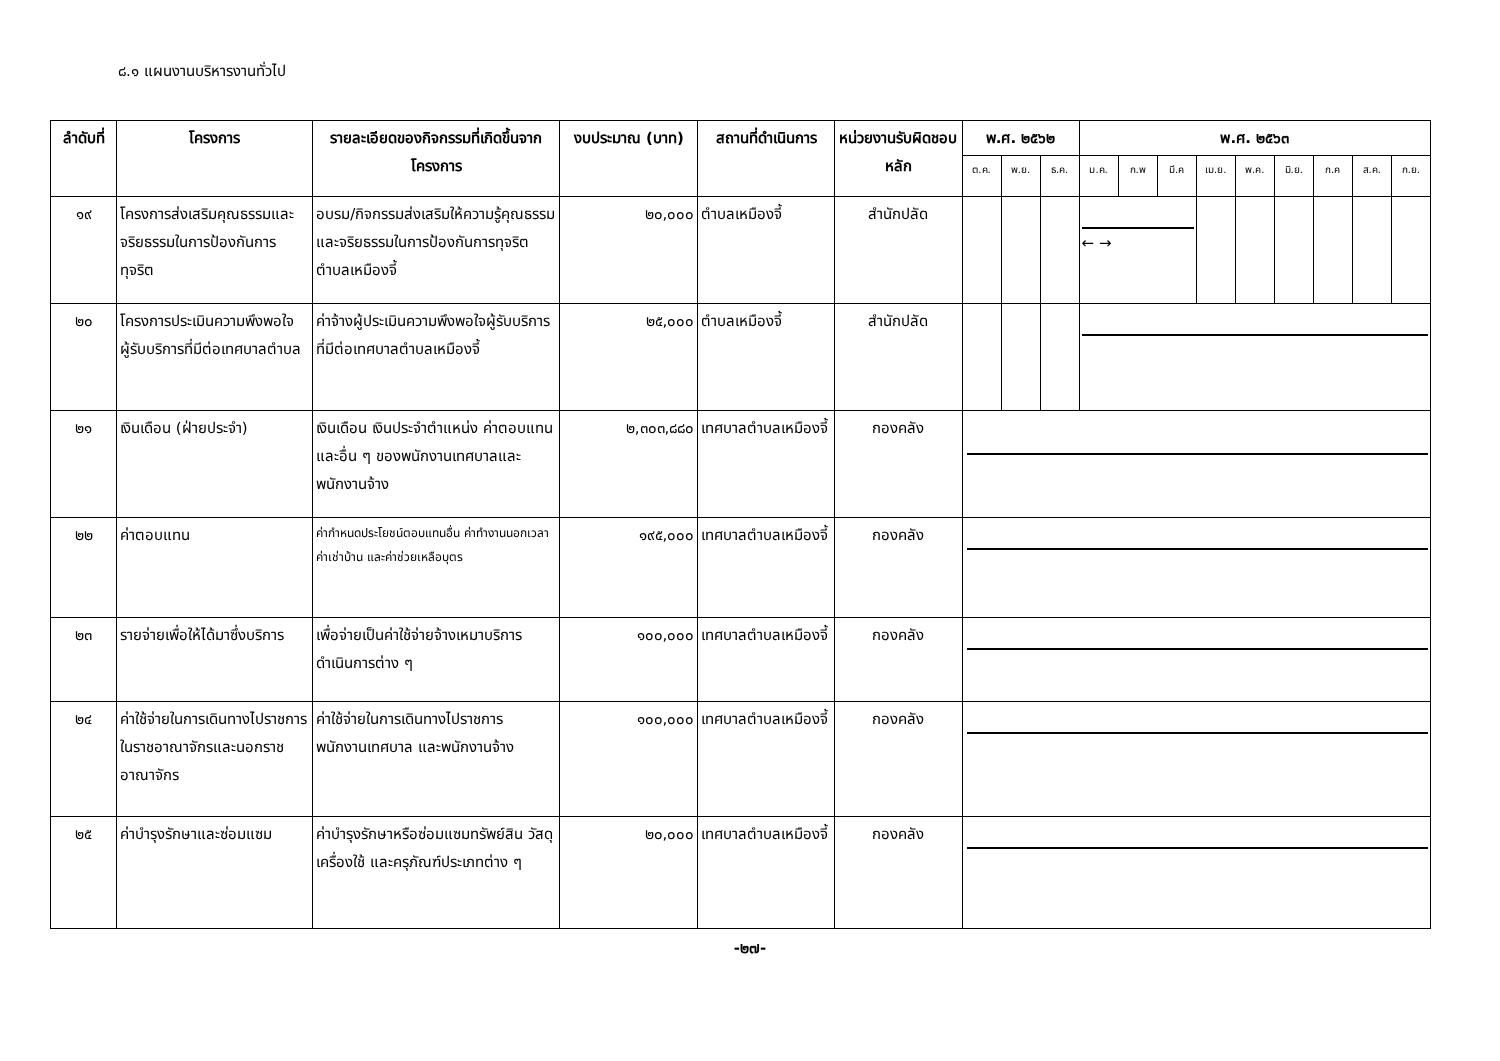๘.๑ แผนงานบริหารงานทั่วไป
| ลำดับที่ | โครงการ | รายละเอียดของกิจกรรมที่เกิดขึ้นจากโครงการ | งบประมาณ (บาท) | สถานที่ดำเนินการ | หน่วยงานรับผิดชอบหลัก | พ.ศ. ๒๕๖๒ | | | พ.ศ. ๒๕๖๓ | | | | | | | | |
| --- | --- | --- | --- | --- | --- | --- | --- | --- | --- | --- | --- | --- | --- | --- | --- | --- | --- |
| | | | | | | ต.ค. | พ.ย. | ธ.ค. | ม.ค. | ก.พ | มี.ค | เม.ย. | พ.ค. | มิ.ย. | ก.ค | ส.ค. | ก.ย. |
| ๑๙ | โครงการส่งเสริมคุณธรรมและจริยธรรมในการป้องกันการทุจริต | อบรม/กิจกรรมส่งเสริมให้ความรู้คุณธรรมและจริยธรรมในการป้องกันการทุจริตตำบลเหมืองจี้ | ๒๐,๐๐๐ | ตำบลเหมืองจี้ | สำนักปลัด | | | | ← → | | | | | | | | |
| ๒๐ | โครงการประเมินความพึงพอใจผู้รับบริการที่มีต่อเทศบาลตำบล | ค่าจ้างผู้ประเมินความพึงพอใจผู้รับบริการที่มีต่อเทศบาลตำบลเหมืองจี้ | ๒๕,๐๐๐ | ตำบลเหมืองจี้ | สำนักปลัด | | | | | | | | | | | | |
| ๒๑ | เงินเดือน (ฝ่ายประจำ) | เงินเดือน เงินประจำตำแหน่ง ค่าตอบแทน และอื่น ๆ ของพนักงานเทศบาลและพนักงานจ้าง | ๒,๓๐๓,๘๘๐ | เทศบาลตำบลเหมืองจี้ | กองคลัง | | | | | | | | | | | | |
| ๒๒ | ค่าตอบแทน | ค่ากำหนดประโยชน์ตอบแทนอื่น ค่าทำงานนอกเวลา ค่าเช่าบ้าน และค่าช่วยเหลือบุตร | ๑๙๕,๐๐๐ | เทศบาลตำบลเหมืองจี้ | กองคลัง | | | | | | | | | | | | |
| ๒๓ | รายจ่ายเพื่อให้ได้มาซึ่งบริการ | เพื่อจ่ายเป็นค่าใช้จ่ายจ้างเหมาบริการดำเนินการต่าง ๆ | ๑๐๐,๐๐๐ | เทศบาลตำบลเหมืองจี้ | กองคลัง | | | | | | | | | | | | |
| ๒๔ | ค่าใช้จ่ายในการเดินทางไปราชการในราชอาณาจักรและนอกราชอาณาจักร | ค่าใช้จ่ายในการเดินทางไปราชการ พนักงานเทศบาล และพนักงานจ้าง | ๑๐๐,๐๐๐ | เทศบาลตำบลเหมืองจี้ | กองคลัง | | | | | | | | | | | | |
| ๒๕ | ค่าบำรุงรักษาและซ่อมแซม | ค่าบำรุงรักษาหรือซ่อมแซมทรัพย์สิน วัสดุ เครื่องใช้ และครุภัณฑ์ประเภทต่าง ๆ | ๒๐,๐๐๐ | เทศบาลตำบลเหมืองจี้ | กองคลัง | | | | | | | | | | | | |
-๒๗-